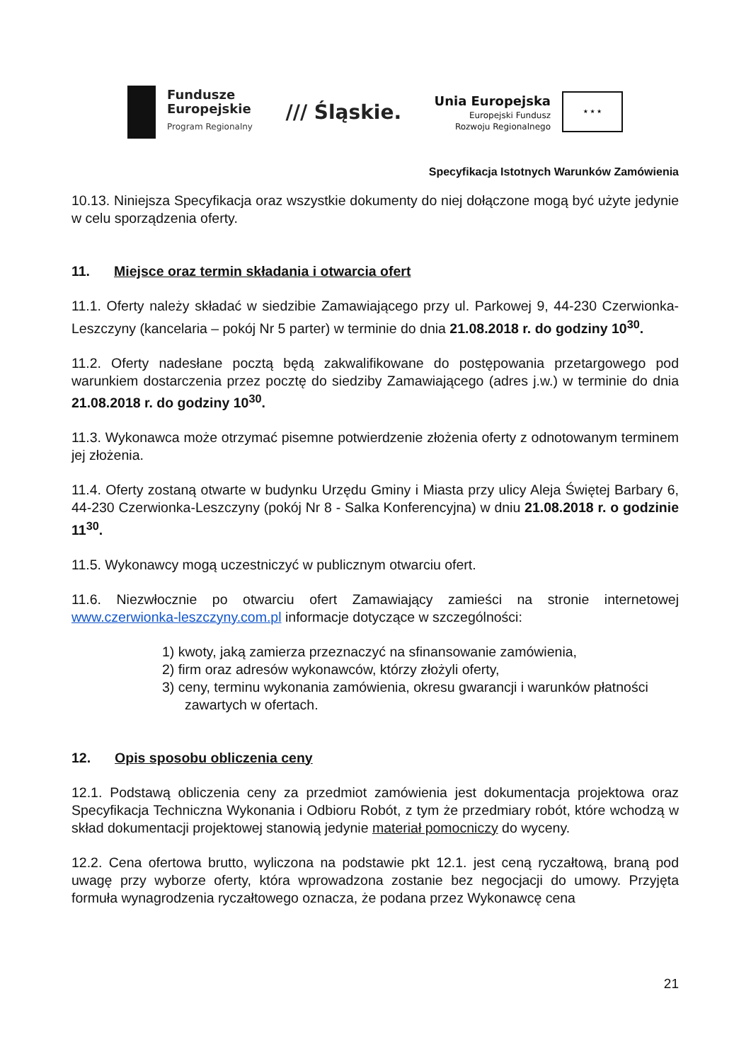Fundusze
Europejskie
Program Regionalny
/// Śląskie.
Unia Europejska
Europejski Fundusz
Rozwoju Regionalnego
★ ★ ★
Specyfikacja Istotnych Warunków Zamówienia
10.13. Niniejsza Specyfikacja oraz wszystkie dokumenty do niej dołączone mogą być użyte jedynie w celu sporządzenia oferty.
11. Miejsce oraz termin składania i otwarcia ofert
11.1. Oferty należy składać w siedzibie Zamawiającego przy ul. Parkowej 9, 44-230 Czerwionka-Leszczyny (kancelaria – pokój Nr 5 parter) w terminie do dnia 21.08.2018 r. do godziny 10<sup>30</sup>.
11.2. Oferty nadesłane pocztą będą zakwalifikowane do postępowania przetargowego pod warunkiem dostarczenia przez pocztę do siedziby Zamawiającego (adres j.w.) w terminie do dnia 21.08.2018 r. do godziny 10<sup>30</sup>.
11.3. Wykonawca może otrzymać pisemne potwierdzenie złożenia oferty z odnotowanym terminem jej złożenia.
11.4. Oferty zostaną otwarte w budynku Urzędu Gminy i Miasta przy ulicy Aleja Świętej Barbary 6, 44-230 Czerwionka-Leszczyny (pokój Nr 8 - Salka Konferencyjna) w dniu 21.08.2018 r. o godzinie 11<sup>30</sup>.
11.5. Wykonawcy mogą uczestniczyć w publicznym otwarciu ofert.
11.6. Niezwłocznie po otwarciu ofert Zamawiający zamieści na stronie internetowej www.czerwionka-leszczyny.com.pl informacje dotyczące w szczególności:
1) kwoty, jaką zamierza przeznaczyć na sfinansowanie zamówienia,
2) firm oraz adresów wykonawców, którzy złożyli oferty,
3) ceny, terminu wykonania zamówienia, okresu gwarancji i warunków płatności zawartych w ofertach.
12. Opis sposobu obliczenia ceny
12.1. Podstawą obliczenia ceny za przedmiot zamówienia jest dokumentacja projektowa oraz Specyfikacja Techniczna Wykonania i Odbioru Robót, z tym że przedmiary robót, które wchodzą w skład dokumentacji projektowej stanowią jedynie materiał pomocniczy do wyceny.
12.2. Cena ofertowa brutto, wyliczona na podstawie pkt 12.1. jest ceną ryczałtową, braną pod uwagę przy wyborze oferty, która wprowadzona zostanie bez negocjacji do umowy. Przyjęta formuła wynagrodzenia ryczałtowego oznacza, że podana przez Wykonawcę cena
21